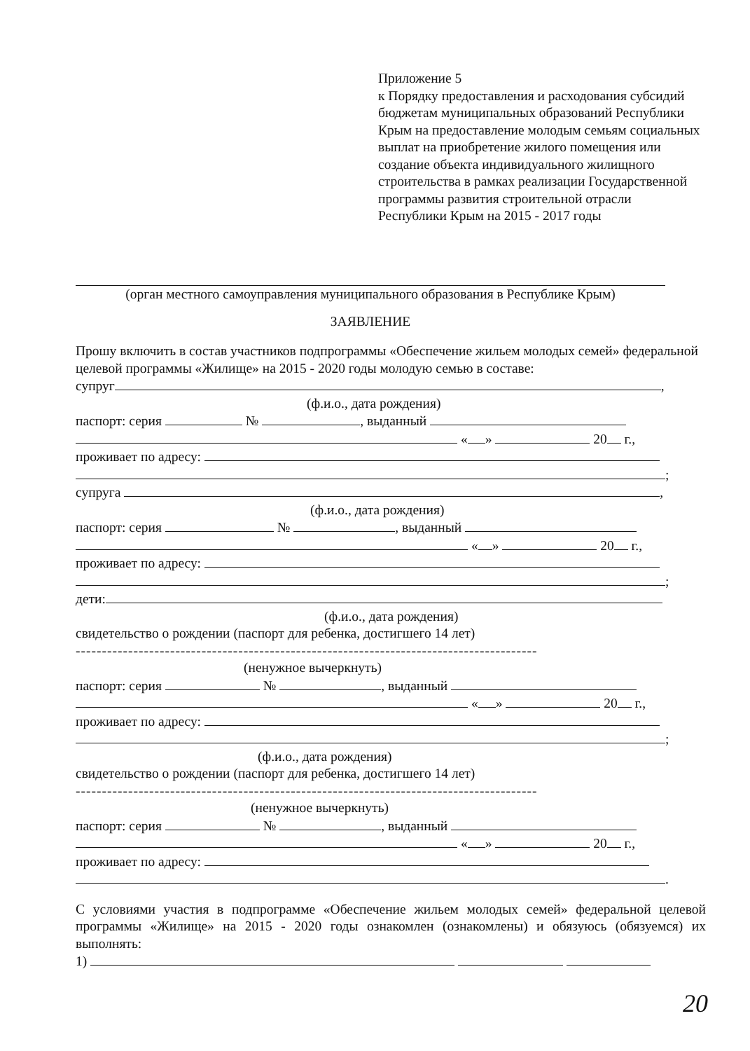Приложение 5
к Порядку предоставления и расходования субсидий бюджетам муниципальных образований Республики Крым на предоставление молодым семьям социальных выплат на приобретение жилого помещения или создание объекта индивидуального жилищного строительства в рамках реализации Государственной программы развития строительной отрасли Республики Крым на 2015 - 2017 годы
(орган местного самоуправления муниципального образования в Республике Крым)
ЗАЯВЛЕНИЕ
Прошу включить в состав участников подпрограммы «Обеспечение жильем молодых семей» федеральной целевой программы «Жилище» на 2015 - 2020 годы молодую семью в составе:
супруг ,
(ф.и.о., дата рождения)
паспорт: серия № , выданный
« » 20 г.,
проживает по адресу:
;
супруга ,
(ф.и.о., дата рождения)
паспорт: серия № , выданный
« » 20 г.,
проживает по адресу:
;
дети:
(ф.и.о., дата рождения)
свидетельство о рождении (паспорт для ребенка, достигшего 14 лет)
------------------------------------------------------------------------------------------------------------------
(ненужное вычеркнуть)
паспорт: серия № , выданный
« » 20 г.,
проживает по адресу:
;
(ф.и.о., дата рождения)
свидетельство о рождении (паспорт для ребенка, достигшего 14 лет)
------------------------------------------------------------------------------------------------------------------
(ненужное вычеркнуть)
паспорт: серия № , выданный
« » 20 г.,
проживает по адресу:
.
С условиями участия в подпрограмме «Обеспечение жильем молодых семей» федеральной целевой программы «Жилище» на 2015 - 2020 годы ознакомлен (ознакомлены) и обязуюсь (обязуемся) их выполнять:
1)
20